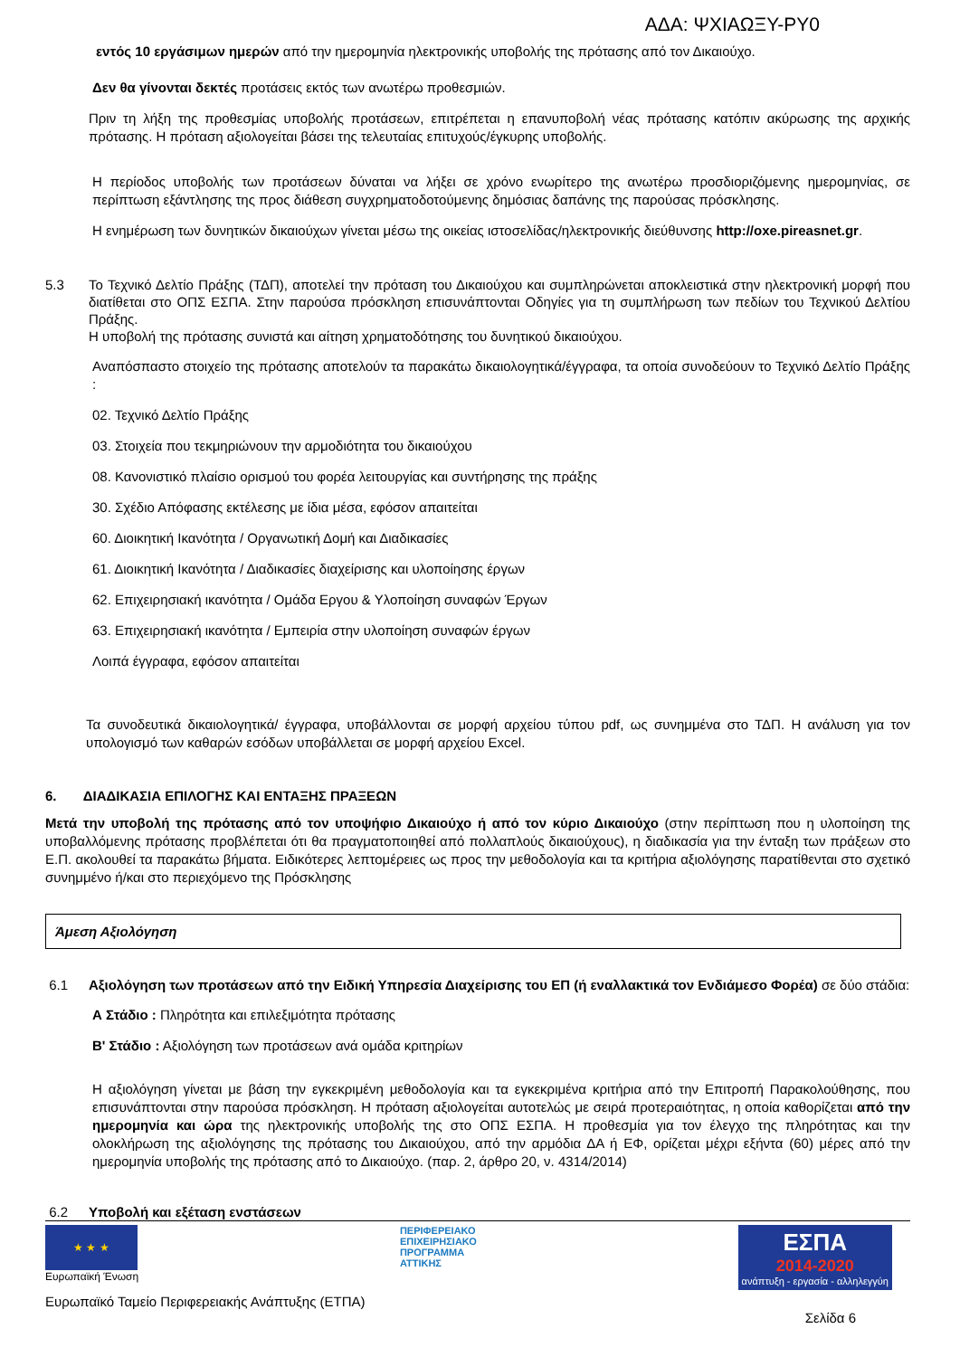ΑΔΑ: ΨΧΙΑΩΞΥ-ΡΥ0
εντός 10 εργάσιμων ημερών από την ημερομηνία ηλεκτρονικής υποβολής της πρότασης από τον Δικαιούχο.
Δεν θα γίνονται δεκτές προτάσεις εκτός των ανωτέρω προθεσμιών.
Πριν τη λήξη της προθεσμίας υποβολής προτάσεων, επιτρέπεται η επανυποβολή νέας πρότασης κατόπιν ακύρωσης της αρχικής πρότασης. Η πρόταση αξιολογείται βάσει της τελευταίας επιτυχούς/έγκυρης υποβολής.
Η περίοδος υποβολής των προτάσεων δύναται να λήξει σε χρόνο ενωρίτερο της ανωτέρω προσδιοριζόμενης ημερομηνίας, σε περίπτωση εξάντλησης της προς διάθεση συγχρηματοδοτούμενης δημόσιας δαπάνης της παρούσας πρόσκλησης.
Η ενημέρωση των δυνητικών δικαιούχων γίνεται μέσω της οικείας ιστοσελίδας/ηλεκτρονικής διεύθυνσης http://oxe.pireasnet.gr.
5.3 Το Τεχνικό Δελτίο Πράξης (ΤΔΠ), αποτελεί την πρόταση του Δικαιούχου και συμπληρώνεται αποκλειστικά στην ηλεκτρονική μορφή που διατίθεται στο ΟΠΣ ΕΣΠΑ. Στην παρούσα πρόσκληση επισυνάπτονται Οδηγίες για τη συμπλήρωση των πεδίων του Τεχνικού Δελτίου Πράξης.
Η υποβολή της πρότασης συνιστά και αίτηση χρηματοδότησης του δυνητικού δικαιούχου.
Αναπόσπαστο στοιχείο της πρότασης αποτελούν τα παρακάτω δικαιολογητικά/έγγραφα, τα οποία συνοδεύουν το Τεχνικό Δελτίο Πράξης :
02. Τεχνικό Δελτίο Πράξης
03. Στοιχεία που τεκμηριώνουν την αρμοδιότητα του δικαιούχου
08. Κανονιστικό πλαίσιο ορισμού του φορέα λειτουργίας και συντήρησης της πράξης
30. Σχέδιο Απόφασης εκτέλεσης με ίδια μέσα, εφόσον απαιτείται
60. Διοικητική Ικανότητα / Οργανωτική Δομή και Διαδικασίες
61. Διοικητική Ικανότητα / Διαδικασίες διαχείρισης και υλοποίησης έργων
62. Επιχειρησιακή ικανότητα / Ομάδα Εργου & Υλοποίηση συναφών Έργων
63. Επιχειρησιακή ικανότητα / Εμπειρία στην υλοποίηση συναφών έργων
Λοιπά έγγραφα, εφόσον απαιτείται
Τα συνοδευτικά δικαιολογητικά/ έγγραφα, υποβάλλονται σε μορφή αρχείου τύπου pdf, ως συνημμένα στο ΤΔΠ. Η ανάλυση για τον υπολογισμό των καθαρών εσόδων υποβάλλεται σε μορφή αρχείου Excel.
6. ΔΙΑΔΙΚΑΣΙΑ ΕΠΙΛΟΓΗΣ ΚΑΙ ΕΝΤΑΞΗΣ ΠΡΑΞΕΩΝ
Μετά την υποβολή της πρότασης από τον υποψήφιο Δικαιούχο ή από τον κύριο Δικαιούχο (στην περίπτωση που η υλοποίηση της υποβαλλόμενης πρότασης προβλέπεται ότι θα πραγματοποιηθεί από πολλαπλούς δικαιούχους), η διαδικασία για την ένταξη των πράξεων στο Ε.Π. ακολουθεί τα παρακάτω βήματα. Ειδικότερες λεπτομέρειες ως προς την μεθοδολογία και τα κριτήρια αξιολόγησης παρατίθενται στο σχετικό συνημμένο ή/και στο περιεχόμενο της Πρόσκλησης
Άμεση Αξιολόγηση
6.1 Αξιολόγηση των προτάσεων από την Ειδική Υπηρεσία Διαχείρισης του ΕΠ (ή εναλλακτικά τον Ενδιάμεσο Φορέα) σε δύο στάδια:
Α Στάδιο : Πληρότητα και επιλεξιμότητα πρότασης
Β' Στάδιο : Αξιολόγηση των προτάσεων ανά ομάδα κριτηρίων
Η αξιολόγηση γίνεται με βάση την εγκεκριμένη μεθοδολογία και τα εγκεκριμένα κριτήρια από την Επιτροπή Παρακολούθησης, που επισυνάπτονται στην παρούσα πρόσκληση. Η πρόταση αξιολογείται αυτοτελώς με σειρά προτεραιότητας, η οποία καθορίζεται από την ημερομηνία και ώρα της ηλεκτρονικής υποβολής της στο ΟΠΣ ΕΣΠΑ. Η προθεσμία για τον έλεγχο της πληρότητας και την ολοκλήρωση της αξιολόγησης της πρότασης του Δικαιούχου, από την αρμόδια ΔΑ ή ΕΦ, ορίζεται μέχρι εξήντα (60) μέρες από την ημερομηνία υποβολής της πρότασης από το Δικαιούχο. (παρ. 2, άρθρο 20, ν. 4314/2014)
6.2 Υποβολή και εξέταση ενστάσεων
★ ★ ★
Ευρωπαϊκή Ένωση
ΠΕΡΙΦΕΡΕΙΑΚΟ
ΕΠΙΧΕΙΡΗΣΙΑΚΟ
ΠΡΟΓΡΑΜΜΑ
ΑΤΤΙΚΗΣ
ΕΣΠΑ
2014-2020
ανάπτυξη - εργασία - αλληλεγγύη
Ευρωπαϊκό Ταμείο Περιφερειακής Ανάπτυξης (ΕΤΠΑ) Σελίδα 6